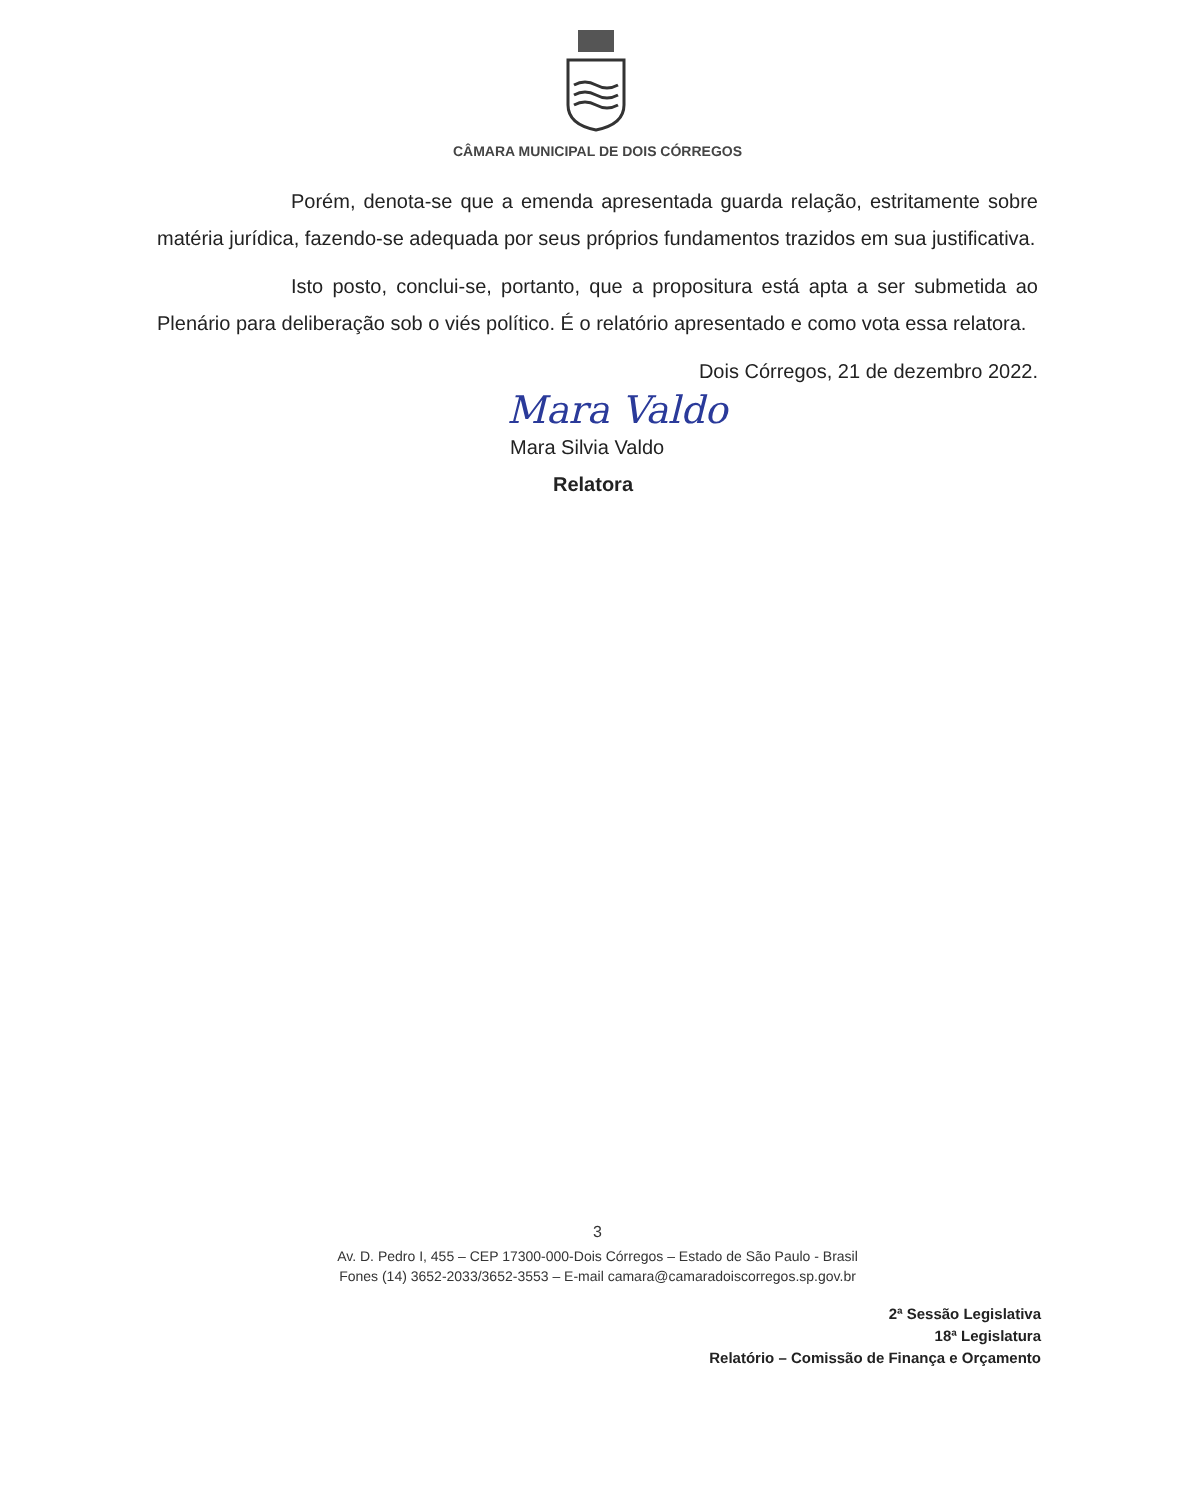CÂMARA MUNICIPAL DE DOIS CÓRREGOS
Porém, denota-se que a emenda apresentada guarda relação, estritamente sobre matéria jurídica, fazendo-se adequada por seus próprios fundamentos trazidos em sua justificativa.
Isto posto, conclui-se, portanto, que a propositura está apta a ser submetida ao Plenário para deliberação sob o viés político. É o relatório apresentado e como vota essa relatora.
Dois Córregos, 21 de dezembro 2022.
Mara Valdo
Mara Silvia Valdo
Relatora
3
Av. D. Pedro I, 455 – CEP 17300-000-Dois Córregos – Estado de São Paulo - Brasil
Fones (14) 3652-2033/3652-3553 – E-mail camara@camaradoiscorregos.sp.gov.br
2ª Sessão Legislativa
18ª Legislatura
Relatório – Comissão de Finança e Orçamento